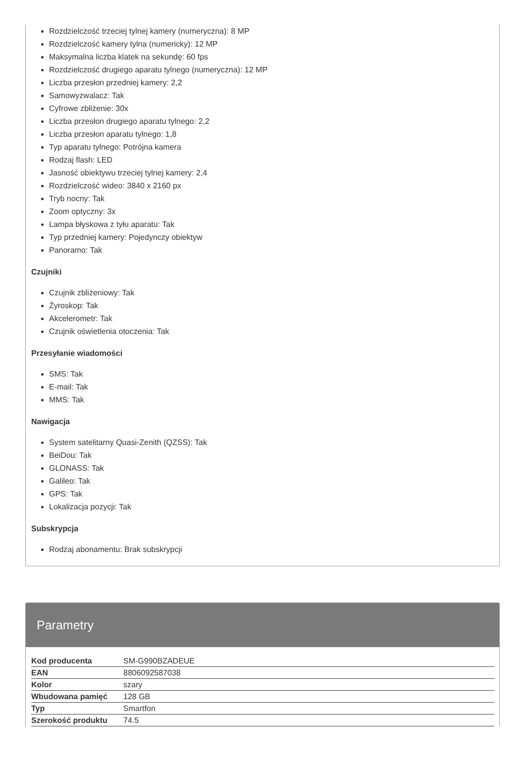Rozdzielczość trzeciej tylnej kamery (numeryczna): 8 MP
Rozdzielczość kamery tylna (numericky): 12 MP
Maksymalna liczba klatek na sekundę: 60 fps
Rozdzielczość drugiego aparatu tylnego (numeryczna): 12 MP
Liczba przesłon przedniej kamery: 2,2
Samowyzwalacz: Tak
Cyfrowe zbliżenie: 30x
Liczba przesłon drugiego aparatu tylnego: 2,2
Liczba przesłon aparatu tylnego: 1,8
Typ aparatu tylnego: Potrójna kamera
Rodzaj flash: LED
Jasność obiektywu trzeciej tylnej kamery: 2,4
Rozdzielczość wideo: 3840 x 2160 px
Tryb nocny: Tak
Zoom optyczny: 3x
Lampa błyskowa z tyłu aparatu: Tak
Typ przedniej kamery: Pojedynczy obiektyw
Panoramo: Tak
Czujniki
Czujnik zbliżeniowy: Tak
Żyroskop: Tak
Akcelerometr: Tak
Czujnik oświetlenia otoczenia: Tak
Przesyłanie wiadomości
SMS: Tak
E-mail: Tak
MMS: Tak
Nawigacja
System satelitarny Quasi-Zenith (QZSS): Tak
BeiDou: Tak
GLONASS: Tak
Galileo: Tak
GPS: Tak
Lokalizacja pozycji: Tak
Subskrypcja
Rodzaj abonamentu: Brak subskrypcji
Parametry
| Kod producenta | SM-G990BZADEUE |
| EAN | 8806092587038 |
| Kolor | szary |
| Wbudowana pamięć | 128 GB |
| Typ | Smartfon |
| Szerokość produktu | 74.5 |